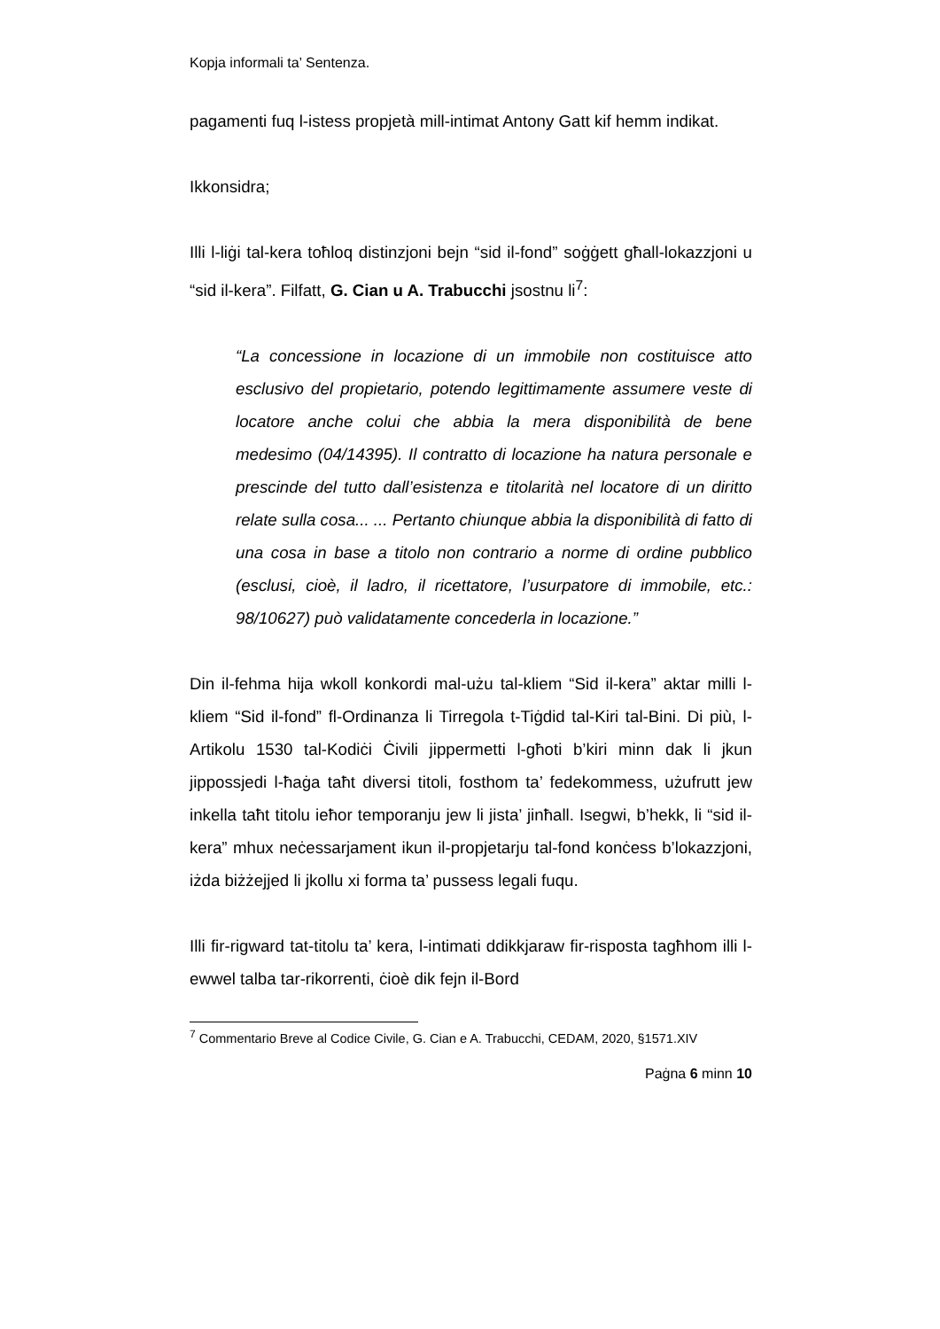Kopja informali ta’ Sentenza.
pagamenti fuq l-istess propjetà mill-intimat Antony Gatt kif hemm indikat.
Ikkonsidra;
Illi l-liġi tal-kera toħloq distinzjoni bejn “sid il-fond” soġġett għall-lokazzjoni u “sid il-kera”. Filfatt, G. Cian u A. Trabucchi jsostnu li<sup>7</sup>:
“La concessione in locazione di un immobile non costituisce atto esclusivo del propietario, potendo legittimamente assumere veste di locatore anche colui che abbia la mera disponibilità de bene medesimo (04/14395). Il contratto di locazione ha natura personale e prescinde del tutto dall’esistenza e titolarità nel locatore di un diritto relate sulla cosa... ... Pertanto chiunque abbia la disponibilità di fatto di una cosa in base a titolo non contrario a norme di ordine pubblico (esclusi, cioè, il ladro, il ricettatore, l’usurpatore di immobile, etc.: 98/10627) può validatamente concederla in locazione.”
Din il-fehma hija wkoll konkordi mal-użu tal-kliem “Sid il-kera” aktar milli l-kliem “Sid il-fond” fl-Ordinanza li Tirregola t-Tiġdid tal-Kiri tal-Bini. Di più, l-Artikolu 1530 tal-Kodiċi Ċivili jippermetti l-għoti b’kiri minn dak li jkun jippossjedi l-ħaġa taħt diversi titoli, fosthom ta’ fedekommess, użufrutt jew inkella taħt titolu ieħor temporanju jew li jista’ jinħall. Isegwi, b’hekk, li “sid il-kera” mhux neċessarjament ikun il-propjetarju tal-fond konċess b’lokazzjoni, iżda biżżejjed li jkollu xi forma ta’ pussess legali fuqu.
Illi fir-rigward tat-titolu ta’ kera, l-intimati ddikkjaraw fir-risposta tagħhom illi l-ewwel talba tar-rikorrenti, ċioè dik fejn il-Bord
<sup>7</sup> Commentario Breve al Codice Civile, G. Cian e A. Trabucchi, CEDAM, 2020, §1571.XIV
Paġna 6 minn 10